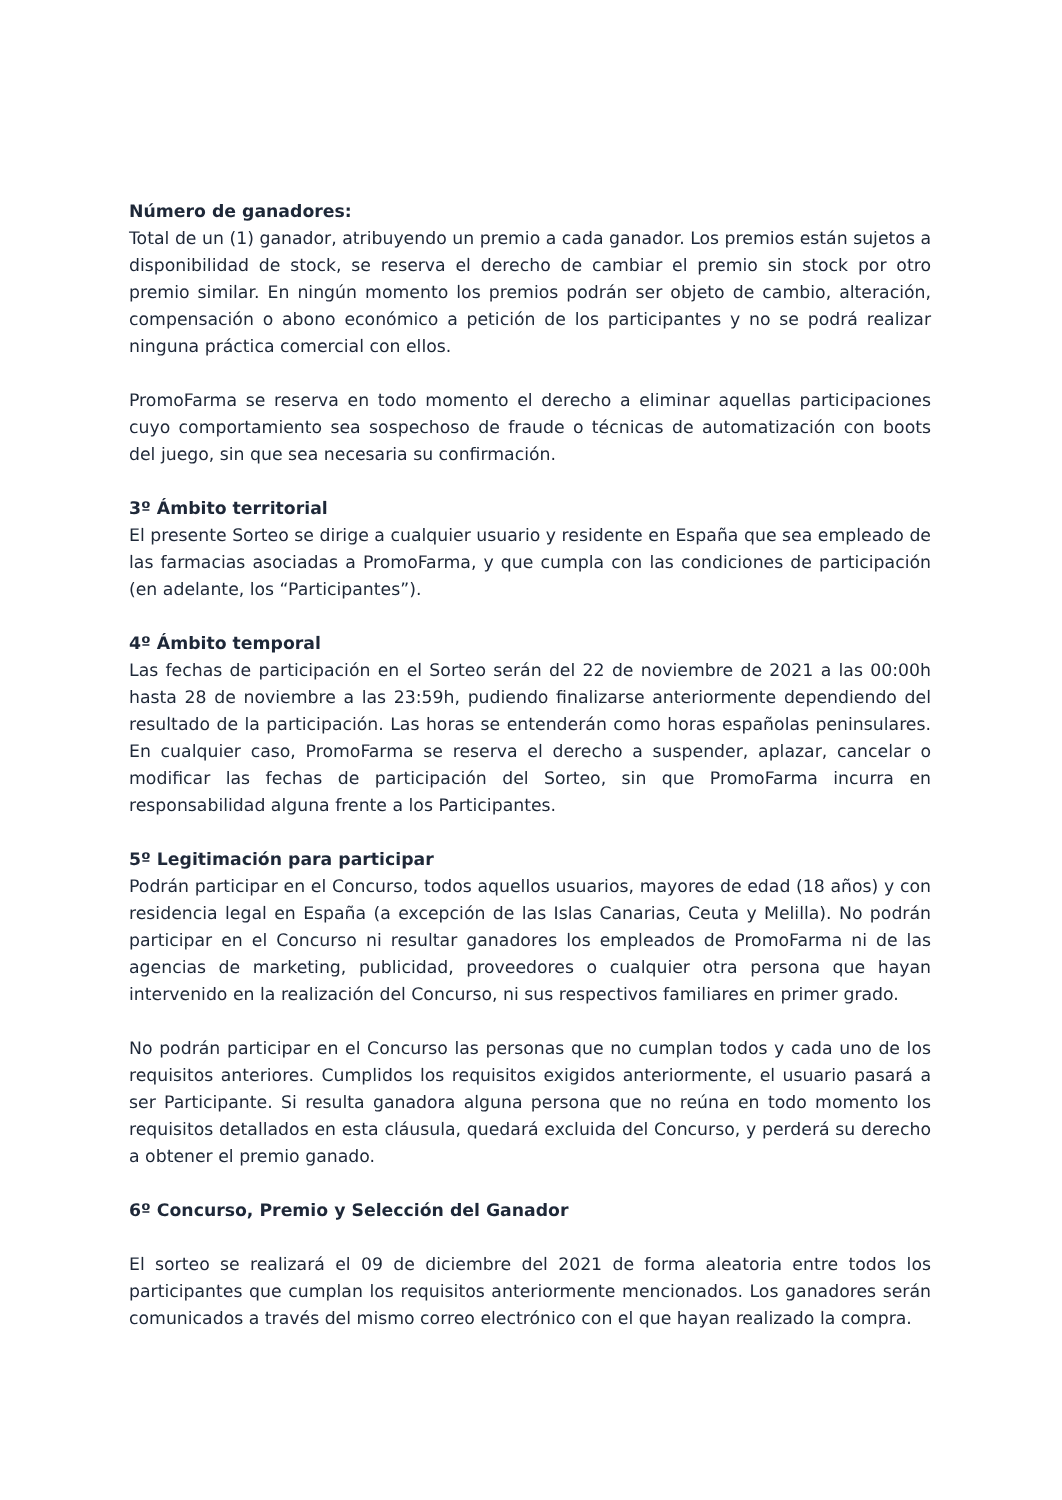Número de ganadores:
Total de un (1) ganador, atribuyendo un premio a cada ganador. Los premios están sujetos a disponibilidad de stock, se reserva el derecho de cambiar el premio sin stock por otro premio similar. En ningún momento los premios podrán ser objeto de cambio, alteración, compensación o abono económico a petición de los participantes y no se podrá realizar ninguna práctica comercial con ellos.
PromoFarma se reserva en todo momento el derecho a eliminar aquellas participaciones cuyo comportamiento sea sospechoso de fraude o técnicas de automatización con boots del juego, sin que sea necesaria su confirmación.
3º Ámbito territorial
El presente Sorteo se dirige a cualquier usuario y residente en España que sea empleado de las farmacias asociadas a PromoFarma, y que cumpla con las condiciones de participación (en adelante, los “Participantes”).
4º Ámbito temporal
Las fechas de participación en el Sorteo serán del 22 de noviembre de 2021 a las 00:00h hasta 28 de noviembre a las 23:59h, pudiendo finalizarse anteriormente dependiendo del resultado de la participación. Las horas se entenderán como horas españolas peninsulares. En cualquier caso, PromoFarma se reserva el derecho a suspender, aplazar, cancelar o modificar las fechas de participación del Sorteo, sin que PromoFarma incurra en responsabilidad alguna frente a los Participantes.
5º Legitimación para participar
Podrán participar en el Concurso, todos aquellos usuarios, mayores de edad (18 años) y con residencia legal en España (a excepción de las Islas Canarias, Ceuta y Melilla). No podrán participar en el Concurso ni resultar ganadores los empleados de PromoFarma ni de las agencias de marketing, publicidad, proveedores o cualquier otra persona que hayan intervenido en la realización del Concurso, ni sus respectivos familiares en primer grado.
No podrán participar en el Concurso las personas que no cumplan todos y cada uno de los requisitos anteriores. Cumplidos los requisitos exigidos anteriormente, el usuario pasará a ser Participante. Si resulta ganadora alguna persona que no reúna en todo momento los requisitos detallados en esta cláusula, quedará excluida del Concurso, y perderá su derecho a obtener el premio ganado.
6º Concurso, Premio y Selección del Ganador
El sorteo se realizará el 09 de diciembre del 2021 de forma aleatoria entre todos los participantes que cumplan los requisitos anteriormente mencionados. Los ganadores serán comunicados a través del mismo correo electrónico con el que hayan realizado la compra.